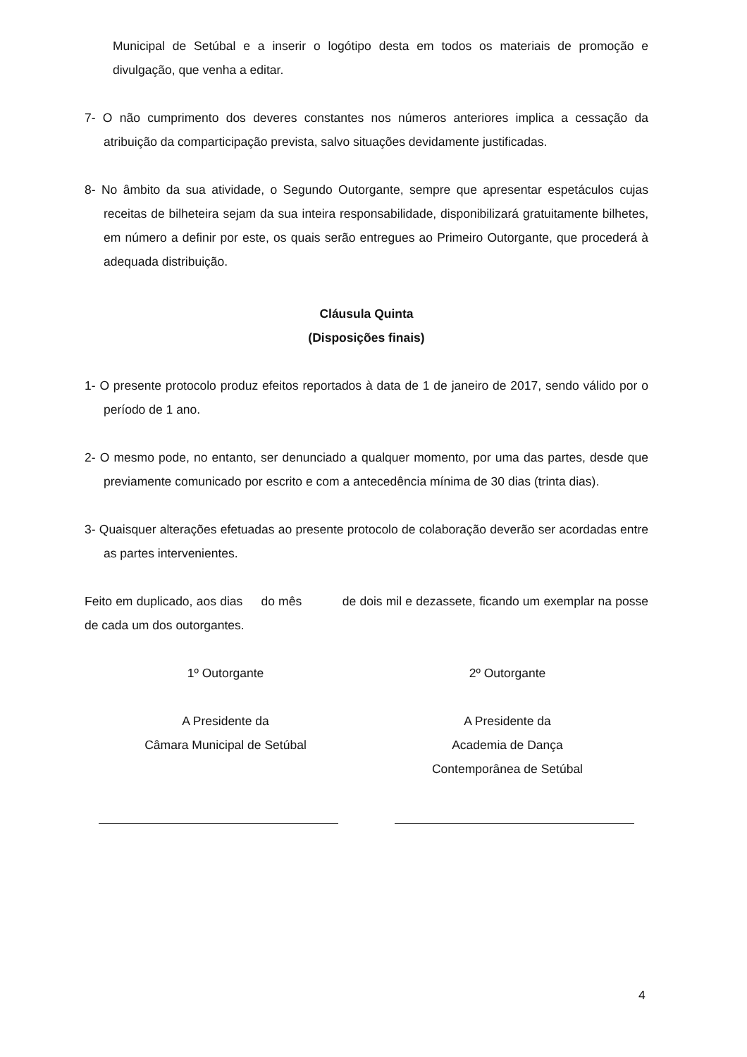Municipal de Setúbal e a inserir o logótipo desta em todos os materiais de promoção e divulgação, que venha a editar.
7- O não cumprimento dos deveres constantes nos números anteriores implica a cessação da atribuição da comparticipação prevista, salvo situações devidamente justificadas.
8- No âmbito da sua atividade, o Segundo Outorgante, sempre que apresentar espetáculos cujas receitas de bilheteira sejam da sua inteira responsabilidade, disponibilizará gratuitamente bilhetes, em número a definir por este, os quais serão entregues ao Primeiro Outorgante, que procederá à adequada distribuição.
Cláusula Quinta
(Disposições finais)
1- O presente protocolo produz efeitos reportados à data de 1 de janeiro de 2017, sendo válido por o período de 1 ano.
2- O mesmo pode, no entanto, ser denunciado a qualquer momento, por uma das partes, desde que previamente comunicado por escrito e com a antecedência mínima de 30 dias (trinta dias).
3- Quaisquer alterações efetuadas ao presente protocolo de colaboração deverão ser acordadas entre as partes intervenientes.
Feito em duplicado, aos dias do mês de dois mil e dezassete, ficando um exemplar na posse de cada um dos outorgantes.
1º Outorgante 2º Outorgante
A Presidente da
Câmara Municipal de Setúbal
A Presidente da
Academia de Dança
Contemporânea de Setúbal
4